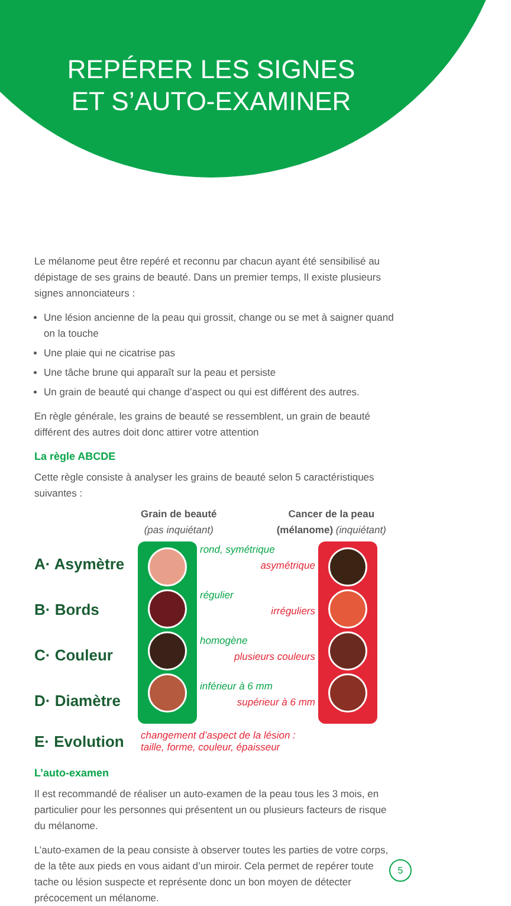REPÉRER LES SIGNES
ET S’AUTO-EXAMINER
Le mélanome peut être repéré et reconnu par chacun ayant été sensibilisé au dépistage de ses grains de beauté. Dans un premier temps, Il existe plusieurs signes annonciateurs :
Une lésion ancienne de la peau qui grossit, change ou se met à saigner quand on la touche
Une plaie qui ne cicatrise pas
Une tâche brune qui apparaît sur la peau et persiste
Un grain de beauté qui change d’aspect ou qui est différent des autres.
En règle générale, les grains de beauté se ressemblent, un grain de beauté différent des autres doit donc attirer votre attention
La règle ABCDE
Cette règle consiste à analyser les grains de beauté selon 5 caractéristiques suivantes :
Grain de beauté
(pas inquiétant)
Cancer de la peau (mélanome) (inquiétant)
A· Asymètre
B· Bords
C· Couleur
D· Diamètre
rond, symétrique
asymétrique
régulier
irréguliers
homogène
plusieurs couleurs
inférieur à 6 mm
supérieur à 6 mm
E· Evolution
changement d’aspect de la lésion :
taille, forme, couleur, épaisseur
L’auto-examen
Il est recommandé de réaliser un auto-examen de la peau tous les 3 mois, en particulier pour les personnes qui présentent un ou plusieurs facteurs de risque du mélanome.
L’auto-examen de la peau consiste à observer toutes les parties de votre corps, de la tête aux pieds en vous aidant d’un miroir. Cela permet de repérer toute tache ou lésion suspecte et représente donc un bon moyen de détecter précocement un mélanome.
5